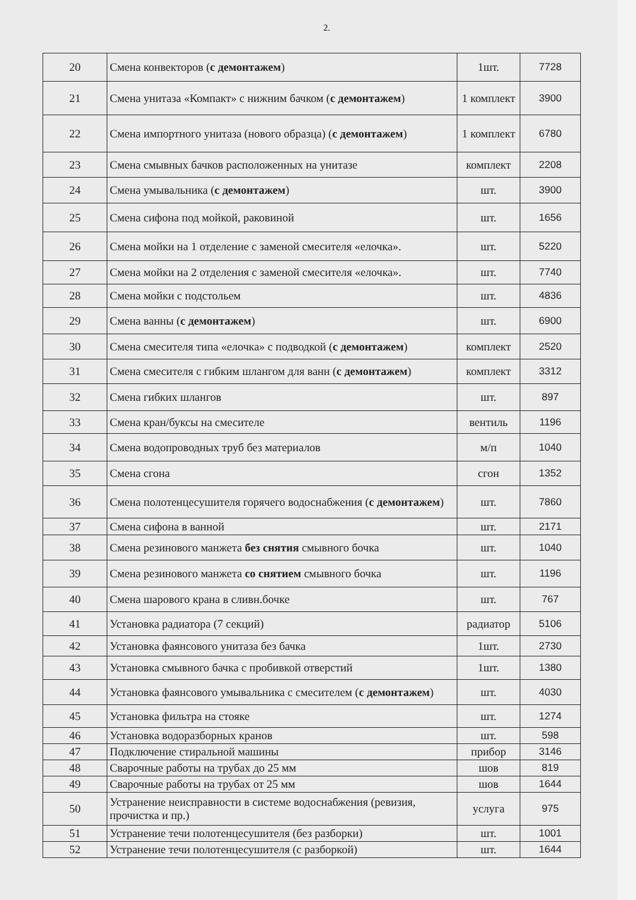2.
| 20 | Смена конвекторов ( с демонтажем ) | 1шт. | 7728 |
| 21 | Смена унитаза «Компакт» с нижним бачком ( с демонтажем ) | 1 комплект | 3900 |
| 22 | Смена импортного унитаза (нового образца) ( с демонтажем ) | 1 комплект | 6780 |
| 23 | Смена смывных бачков расположенных на унитазе | комплект | 2208 |
| 24 | Смена умывальника ( с демонтажем ) | шт. | 3900 |
| 25 | Смена сифона под мойкой, раковиной | шт. | 1656 |
| 26 | Смена мойки на 1 отделение с заменой смесителя «елочка». | шт. | 5220 |
| 27 | Смена мойки на 2 отделения с заменой смесителя «елочка». | шт. | 7740 |
| 28 | Смена мойки с подстольем | шт. | 4836 |
| 29 | Смена ванны ( с демонтажем ) | шт. | 6900 |
| 30 | Смена смесителя типа «елочка» с подводкой ( с демонтажем ) | комплект | 2520 |
| 31 | Смена смесителя с гибким шлангом для ванн ( с демонтажем ) | комплект | 3312 |
| 32 | Смена гибких шлангов | шт. | 897 |
| 33 | Смена кран/буксы на смесителе | вентиль | 1196 |
| 34 | Смена водопроводных труб без материалов | м/п | 1040 |
| 35 | Смена сгона | сгон | 1352 |
| 36 | Смена полотенцесушителя горячего водоснабжения ( с демонтажем ) | шт. | 7860 |
| 37 | Смена сифона в ванной | шт. | 2171 |
| 38 | Смена резинового манжета без снятия смывного бочка | шт. | 1040 |
| 39 | Смена резинового манжета со снятием смывного бочка | шт. | 1196 |
| 40 | Смена шарового крана в сливн.бочке | шт. | 767 |
| 41 | Установка радиатора (7 секций) | радиатор | 5106 |
| 42 | Установка фаянсового унитаза без бачка | 1шт. | 2730 |
| 43 | Установка смывного бачка с пробивкой отверстий | 1шт. | 1380 |
| 44 | Установка фаянсового умывальника с смесителем ( с демонтажем ) | шт. | 4030 |
| 45 | Установка фильтра на стояке | шт. | 1274 |
| 46 | Установка водоразборных кранов | шт. | 598 |
| 47 | Подключение стиральной машины | прибор | 3146 |
| 48 | Сварочные работы на трубах до 25 мм | шов | 819 |
| 49 | Сварочные работы на трубах от 25 мм | шов | 1644 |
| 50 | Устранение неисправности в системе водоснабжения (ревизия, прочистка и пр.) | услуга | 975 |
| 51 | Устранение течи полотенцесушителя (без разборки) | шт. | 1001 |
| 52 | Устранение течи полотенцесушителя (с разборкой) | шт. | 1644 |